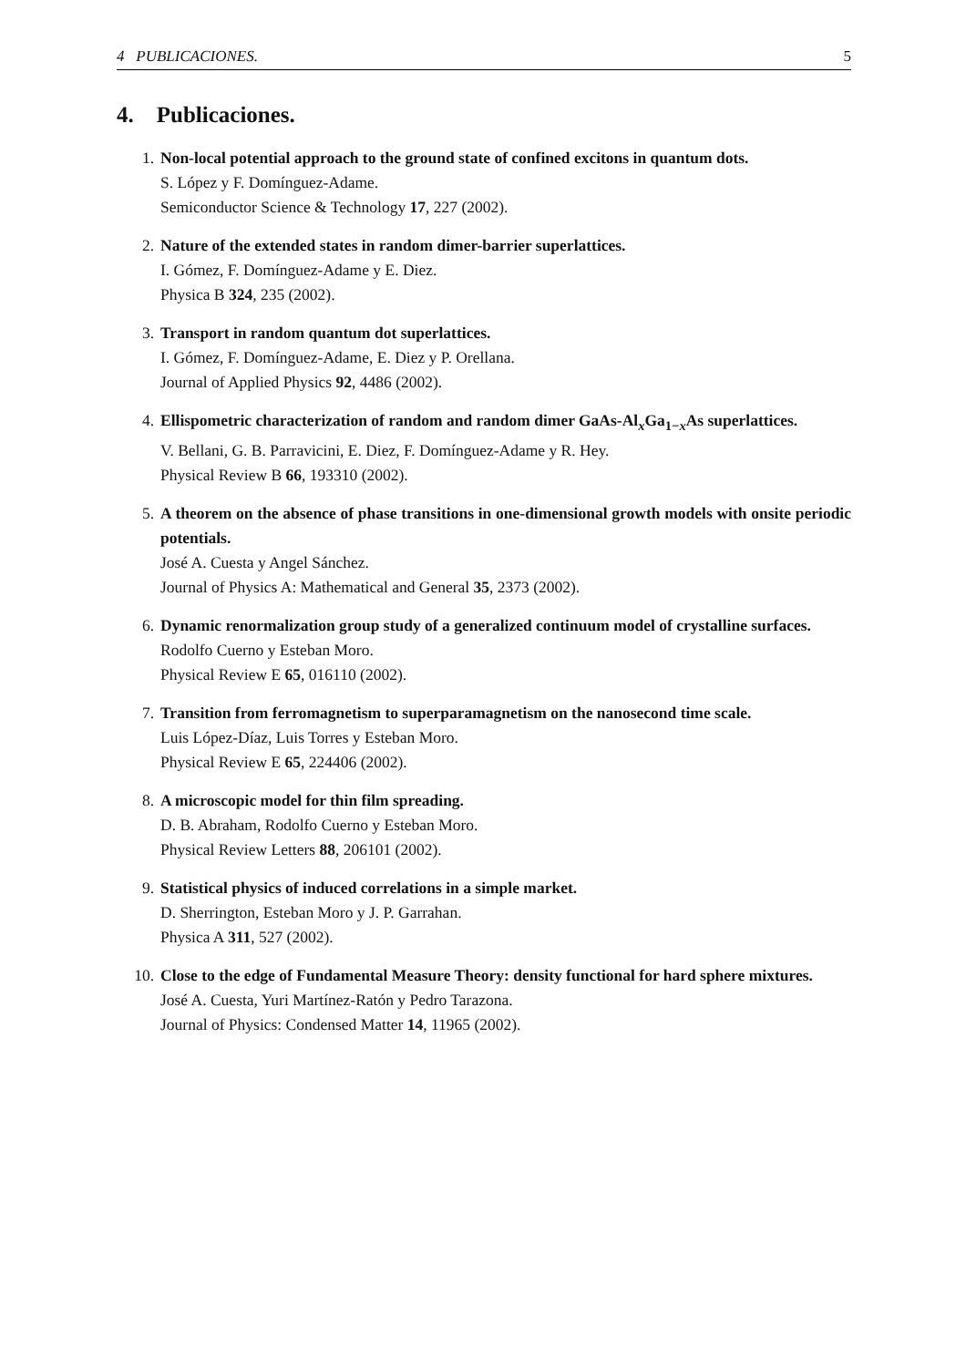4 PUBLICACIONES. 5
4. Publicaciones.
1. Non-local potential approach to the ground state of confined excitons in quantum dots.
S. López y F. Domínguez-Adame.
Semiconductor Science & Technology 17, 227 (2002).
2. Nature of the extended states in random dimer-barrier superlattices.
I. Gómez, F. Domínguez-Adame y E. Diez.
Physica B 324, 235 (2002).
3. Transport in random quantum dot superlattices.
I. Gómez, F. Domínguez-Adame, E. Diez y P. Orellana.
Journal of Applied Physics 92, 4486 (2002).
4. Ellispometric characterization of random and random dimer GaAs-Al<sub>x</sub>Ga<sub>1−x</sub>As superlattices.
V. Bellani, G. B. Parravicini, E. Diez, F. Domínguez-Adame y R. Hey.
Physical Review B 66, 193310 (2002).
5. A theorem on the absence of phase transitions in one-dimensional growth models with onsite periodic potentials.
José A. Cuesta y Angel Sánchez.
Journal of Physics A: Mathematical and General 35, 2373 (2002).
6. Dynamic renormalization group study of a generalized continuum model of crystalline surfaces.
Rodolfo Cuerno y Esteban Moro.
Physical Review E 65, 016110 (2002).
7. Transition from ferromagnetism to superparamagnetism on the nanosecond time scale.
Luis López-Díaz, Luis Torres y Esteban Moro.
Physical Review E 65, 224406 (2002).
8. A microscopic model for thin film spreading.
D. B. Abraham, Rodolfo Cuerno y Esteban Moro.
Physical Review Letters 88, 206101 (2002).
9. Statistical physics of induced correlations in a simple market.
D. Sherrington, Esteban Moro y J. P. Garrahan.
Physica A 311, 527 (2002).
10. Close to the edge of Fundamental Measure Theory: density functional for hard sphere mixtures.
José A. Cuesta, Yuri Martínez-Ratón y Pedro Tarazona.
Journal of Physics: Condensed Matter 14, 11965 (2002).